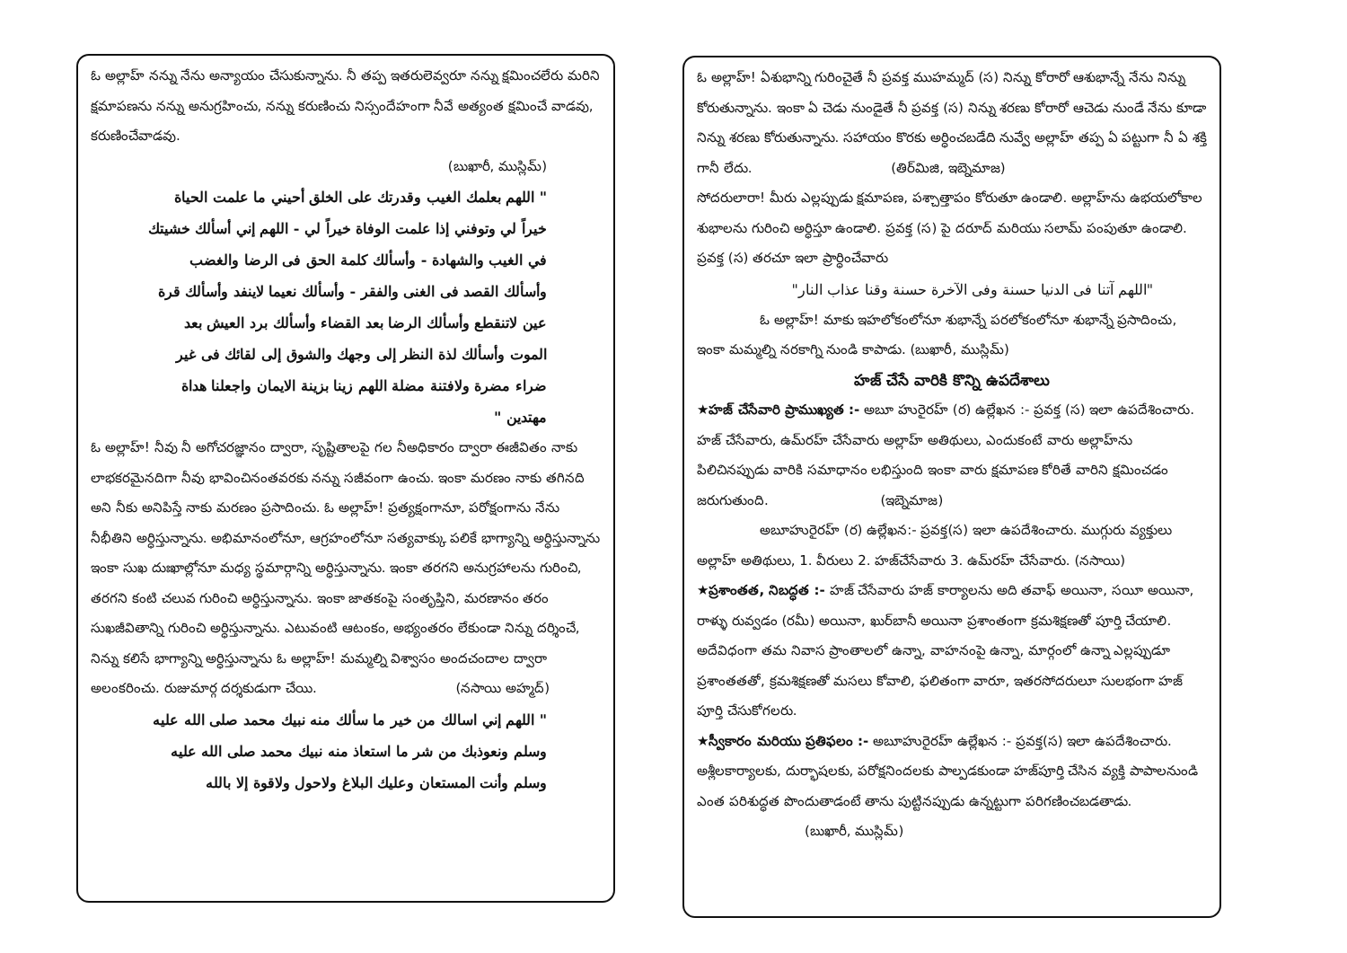ఓ అల్లాహ్ నన్ను నేను అన్యాయం చేసుకున్నాను. నీ తప్ప ఇతరులెవ్వరూ నన్ను క్షమించలేరు మరిని క్షమాపణను నన్ను అనుగ్రహించు, నన్ను కరుణించు నిస్సందేహంగా నీవే అత్యంత క్షమించే వాడవు, కరుణించేవాడవు.
(బుఖారీ, ముస్లిమ్)
" اللهم بعلمك الغيب وقدرتك على الخلق أحيني ما علمت الحياة خيراً لي وتوفني إذا علمت الوفاة خيراً لي - اللهم إني أسألك خشيتك في الغيب والشهادة - وأسألك كلمة الحق فى الرضا والغضب وأسألك القصد فى الغنى والفقر - وأسألك نعيما لاينفد وأسألك قرة عين لاتنقطع وأسألك الرضا بعد القضاء وأسألك برد العيش بعد الموت وأسألك لذة النظر إلى وجهك والشوق إلى لقائك فى غير ضراء مضرة ولافتنة مضلة اللهم زينا بزينة الايمان واجعلنا هداة مهتدين "
ఓ అల్లాహ్! నీవు నీ అగోచరజ్ఞానం ద్వారా, సృష్టితాలపై గల నీఅధికారం ద్వారా ఈజీవితం నాకు లాభకరమైనదిగా నీవు భావించినంతవరకు నన్ను సజీవంగా ఉంచు. ఇంకా మరణం నాకు తగినది అని నీకు అనిపిస్తే నాకు మరణం ప్రసాదించు. ఓ అల్లాహ్! ప్రత్యక్షంగానూ, పరోక్షంగాను నేను నీభీతిని అర్ధిస్తున్నాను. అభిమానంలోనూ, ఆగ్రహంలోనూ సత్యవాక్కు పలికే భాగ్యాన్ని అర్ధిస్తున్నాను ఇంకా సుఖ దుఃఖాల్లోనూ మధ్య స్థమార్గాన్ని అర్ధిస్తున్నాను. ఇంకా తరగని అనుగ్రహాలను గురించి, తరగని కంటి చలువ గురించి అర్ధిస్తున్నాను. ఇంకా జాతకంపై సంతృప్తిని, మరణానం తరం సుఖజీవితాన్ని గురించి అర్ధిస్తున్నాను. ఎటువంటి ఆటంకం, అభ్యంతరం లేకుండా నిన్ను దర్శించే, నిన్ను కలిసే భాగ్యాన్ని అర్ధిస్తున్నాను ఓ అల్లాహ్! మమ్మల్ని విశ్వాసం అందచందాల ద్వారా అలంకరించు. రుజుమార్గ దర్శకుడుగా చేయి. (నసాయి అహ్మద్)
" اللهم إني اسالك من خير ما سألك منه نبيك محمد صلى الله عليه وسلم ونعوذبك من شر ما استعاذ منه نبيك محمد صلى الله عليه وسلم وأنت المستعان وعليك البلاغ ولاحول ولاقوة إلا بالله
ఓ అల్లాహ్! ఏశుభాన్ని గురించైతే నీ ప్రవక్త ముహమ్మద్ (స) నిన్ను కోరారో ఆశుభాన్నే నేను నిన్ను కోరుతున్నాను. ఇంకా ఏ చెడు నుండైతే నీ ప్రవక్త (స) నిన్ను శరణు కోరారో ఆచెడు నుండే నేను కూడా నిన్ను శరణు కోరుతున్నాను. సహాయం కొరకు అర్ధించబడేది నువ్వే అల్లాహ్ తప్ప ఏ పట్టుగా నీ ఏ శక్తి గానీ లేదు. (తిర్‌మిజి, ఇబ్నెమాజ)
సోదరులారా! మీరు ఎల్లప్పుడు క్షమాపణ, పశ్చాత్తాపం కోరుతూ ఉండాలి. అల్లాహ్‌ను ఉభయలోకాల శుభాలను గురించి అర్ధిస్తూ ఉండాలి. ప్రవక్త (స) పై దరూద్ మరియు సలామ్ పంపుతూ ఉండాలి. ప్రవక్త (స) తరచూ ఇలా ప్రార్ధించేవారు
"اللهم آتنا فى الدنيا حسنة وفى الآخرة حسنة وقنا عذاب النار"
ఓ అల్లాహ్! మాకు ఇహలోకంలోనూ శుభాన్నే పరలోకంలోనూ శుభాన్నే ప్రసాదించు, ఇంకా మమ్మల్ని నరకాగ్ని నుండి కాపాడు. (బుఖారీ, ముస్లిమ్)
హజ్ చేసే వారికి కొన్ని ఉపదేశాలు
★హజ్ చేసేవారి ప్రాముఖ్యత :- అబూ హురైరహ్ (ర) ఉల్లేఖన :- ప్రవక్త (స) ఇలా ఉపదేశించారు. హజ్ చేసేవారు, ఉమ్‌రహ్ చేసేవారు అల్లాహ్ అతిథులు, ఎందుకంటే వారు అల్లాహ్‌ను పిలిచినప్పుడు వారికి సమాధానం లభిస్తుంది ఇంకా వారు క్షమాపణ కోరితే వారిని క్షమించడం జరుగుతుంది. (ఇబ్నెమాజ)
అబూహురైరహ్ (ర) ఉల్లేఖన:- ప్రవక్త(స) ఇలా ఉపదేశించారు. ముగ్గురు వ్యక్తులు అల్లాహ్ అతిథులు, 1. వీరులు 2. హజ్‌చేసేవారు 3. ఉమ్‌రహ్ చేసేవారు. (నసాయి)
★ప్రశాంతత, నిబద్ధత :- హజ్ చేసేవారు హజ్ కార్యాలను అది తవాఫ్ అయినా, సయీ అయినా, రాళ్ళు రువ్వడం (రమీ) అయినా, ఖుర్‌బానీ అయినా ప్రశాంతంగా క్రమశిక్షణతో పూర్తి చేయాలి. అదేవిధంగా తమ నివాస ప్రాంతాలలో ఉన్నా, వాహనంపై ఉన్నా, మార్గంలో ఉన్నా ఎల్లప్పుడూ ప్రశాంతతతో, క్రమశిక్షణతో మసలు కోవాలి, ఫలితంగా వారూ, ఇతరసోదరులూ సులభంగా హజ్ పూర్తి చేసుకోగలరు.
★స్వీకారం మరియు ప్రతిఫలం :- అబూహురైరహ్ ఉల్లేఖన :- ప్రవక్త(స) ఇలా ఉపదేశించారు. అశ్లీలకార్యాలకు, దుర్భాషలకు, పరోక్షనిందలకు పాల్పడకుండా హజ్‌పూర్తి చేసిన వ్యక్తి పాపాలనుండి ఎంత పరిశుద్ధత పొందుతాడంటే తాను పుట్టినప్పుడు ఉన్నట్టుగా పరిగణించబడతాడు. (బుఖారీ, ముస్లిమ్)